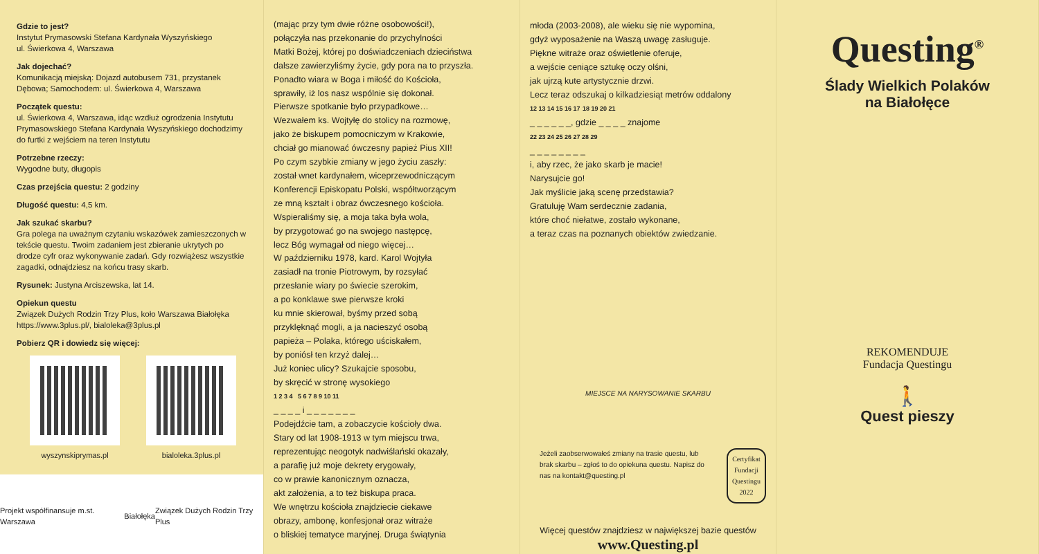Gdzie to jest?
Instytut Prymasowski Stefana Kardynała Wyszyńskiego
ul. Świerkowa 4, Warszawa
Jak dojechać?
Komunikacją miejską: Dojazd autobusem 731, przystanek Dębowa; Samochodem: ul. Świerkowa 4, Warszawa
Początek questu:
ul. Świerkowa 4, Warszawa, idąc wzdłuż ogrodzenia Instytutu Prymasowskiego Stefana Kardynała Wyszyńskiego dochodzimy do furtki z wejściem na teren Instytutu
Potrzebne rzeczy:
Wygodne buty, długopis
Czas przejścia questu: 2 godziny
Długość questu: 4,5 km.
Jak szukać skarbu?
Gra polega na uważnym czytaniu wskazówek zamieszczonych w tekście questu. Twoim zadaniem jest zbieranie ukrytych po drodze cyfr oraz wykonywanie zadań. Gdy rozwiążesz wszystkie zagadki, odnajdziesz na końcu trasy skarb.
Rysunek: Justyna Arciszewska, lat 14.
Opiekun questu
Związek Dużych Rodzin Trzy Plus, koło Warszawa Białołęka
https://www.3plus.pl/, bialoleka@3plus.pl
Pobierz QR i dowiedz się więcej:
wyszynskiprymas.pl bialoleka.3plus.pl
Projekt współfinansuje m.st. Warszawa Białołęka Związek Dużych Rodzin Trzy Plus
(mając przy tym dwie różne osobowości!),
połączyła nas przekonanie do przychylności
Matki Bożej, której po doświadczeniach dzieciństwa
dalsze zawierzyliśmy życie, gdy pora na to przyszła.
Ponadto wiara w Boga i miłość do Kościoła,
sprawiły, iż los nasz wspólnie się dokonał.
Pierwsze spotkanie było przypadkowe…
Wezwałem ks. Wojtyłę do stolicy na rozmowę,
jako że biskupem pomocniczym w Krakowie,
chciał go mianować ówczesny papież Pius XII!
Po czym szybkie zmiany w jego życiu zaszły:
został wnet kardynałem, wiceprzewodniczącym
Konferencji Episkopatu Polski, współtworzącym
ze mną kształt i obraz ówczesnego kościoła.
Wspieraliśmy się, a moja taka była wola,
by przygotować go na swojego następcę,
lecz Bóg wymagał od niego więcej…
W październiku 1978, kard. Karol Wojtyła
zasiadł na tronie Piotrowym, by rozsyłać
przesłanie wiary po świecie szerokim,
a po konklawe swe pierwsze kroki
ku mnie skierował, byśmy przed sobą
przyklęknąć mogli, a ja nacieszyć osobą
papieża – Polaka, którego uściskałem,
by poniósł ten krzyż dalej…
Już koniec ulicy? Szukajcie sposobu,
by skręcić w stronę wysokiego
1 2 3 4 5 6 7 8 9 10 11
_ _ _ _ i _ _ _ _ _ _ _
Podejdźcie tam, a zobaczycie kościoły dwa.
Stary od lat 1908-1913 w tym miejscu trwa,
reprezentując neogotyk nadwiślański okazały,
a parafię już moje dekrety erygowały,
co w prawie kanonicznym oznacza,
akt założenia, a to też biskupa praca.
We wnętrzu kościoła znajdziecie ciekawe
obrazy, ambonę, konfesjonał oraz witraże
o bliskiej tematyce maryjnej. Druga świątynia
młoda (2003-2008), ale wieku się nie wypomina,
gdyż wyposażenie na Waszą uwagę zasługuje.
Piękne witraże oraz oświetlenie oferuje,
a wejście ceniące sztukę oczy olśni,
jak ujrzą kute artystycznie drzwi.
Lecz teraz odszukaj o kilkadziesiąt metrów oddalony
12 13 14 15 16 17 18 19 20 21
_ _ _ _ _ _, gdzie _ _ _ _ znajome
22 23 24 25 26 27 28 29
_ _ _ _ _ _ _ _
i, aby rzec, że jako skarb je macie!
Narysujcie go!
Jak myślicie jaką scenę przedstawia?
Gratuluję Wam serdecznie zadania,
które choć niełatwe, zostało wykonane,
a teraz czas na poznanych obiektów zwiedzanie.
MIEJSCE NA NARYSOWANIE SKARBU
Jeżeli zaobserwowałeś zmiany na trasie questu, lub brak skarbu – zgłoś to do opiekuna questu. Napisz do nas na kontakt@questing.pl
Certyfikat
Fundacji
Questingu
2022
Więcej questów znajdziesz w największej bazie questów
www.Questing.pl
Questing<sup>®</sup>
Ślady Wielkich Polaków
na Białołęce
REKOMENDUJE
Fundacja Questingu
🚶
Quest pieszy